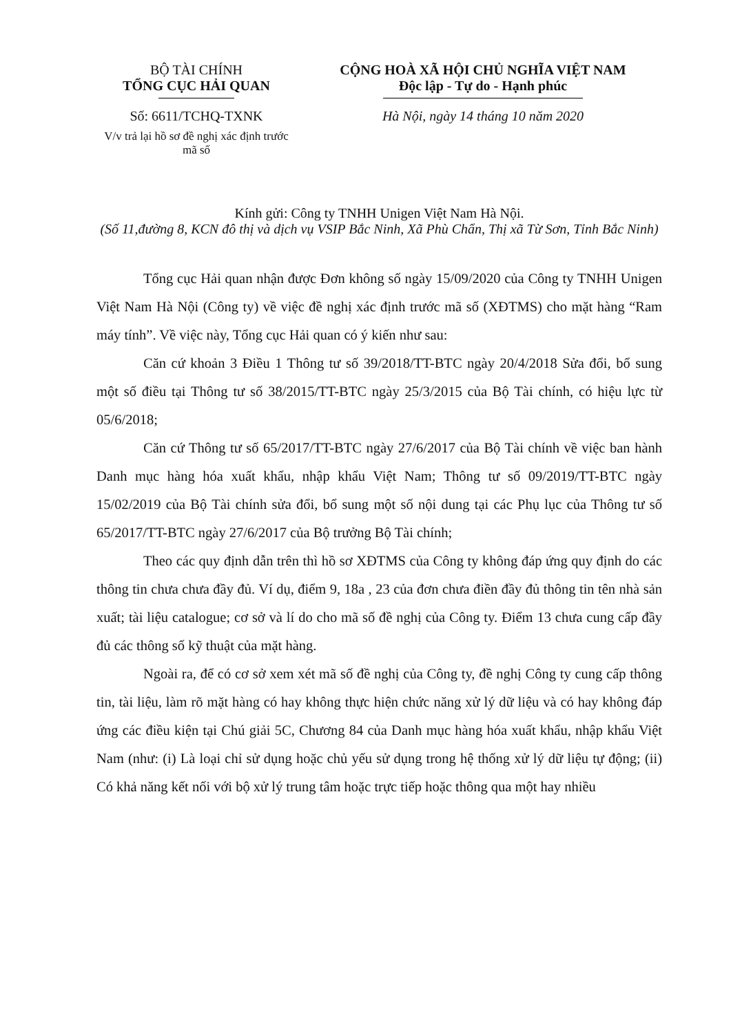BỘ TÀI CHÍNH
TỔNG CỤC HẢI QUAN
Số: 6611/TCHQ-TXNK
V/v trả lại hồ sơ đề nghị xác định trước mã số
CỘNG HOÀ XÃ HỘI CHỦ NGHĨA VIỆT NAM
Độc lập - Tự do - Hạnh phúc
Hà Nội, ngày 14 tháng 10 năm 2020
Kính gửi: Công ty TNHH Unigen Việt Nam Hà Nội.
(Số 11,đường 8, KCN đô thị và dịch vụ VSIP Bắc Ninh, Xã Phù Chẩn, Thị xã Từ Sơn, Tỉnh Bắc Ninh)
Tổng cục Hải quan nhận được Đơn không số ngày 15/09/2020 của Công ty TNHH Unigen Việt Nam Hà Nội (Công ty) về việc đề nghị xác định trước mã số (XĐTMS) cho mặt hàng “Ram máy tính”. Về việc này, Tổng cục Hải quan có ý kiến như sau:
Căn cứ khoản 3 Điều 1 Thông tư số 39/2018/TT-BTC ngày 20/4/2018 Sửa đổi, bổ sung một số điều tại Thông tư số 38/2015/TT-BTC ngày 25/3/2015 của Bộ Tài chính, có hiệu lực từ 05/6/2018;
Căn cứ Thông tư số 65/2017/TT-BTC ngày 27/6/2017 của Bộ Tài chính về việc ban hành Danh mục hàng hóa xuất khẩu, nhập khẩu Việt Nam; Thông tư số 09/2019/TT-BTC ngày 15/02/2019 của Bộ Tài chính sửa đổi, bổ sung một số nội dung tại các Phụ lục của Thông tư số 65/2017/TT-BTC ngày 27/6/2017 của Bộ trưởng Bộ Tài chính;
Theo các quy định dẫn trên thì hồ sơ XĐTMS của Công ty không đáp ứng quy định do các thông tin chưa chưa đầy đủ. Ví dụ, điểm 9, 18a , 23 của đơn chưa điền đầy đủ thông tin tên nhà sản xuất; tài liệu catalogue; cơ sở và lí do cho mã số đề nghị của Công ty. Điểm 13 chưa cung cấp đầy đủ các thông số kỹ thuật của mặt hàng.
Ngoài ra, để có cơ sở xem xét mã số đề nghị của Công ty, đề nghị Công ty cung cấp thông tin, tài liệu, làm rõ mặt hàng có hay không thực hiện chức năng xử lý dữ liệu và có hay không đáp ứng các điều kiện tại Chú giải 5C, Chương 84 của Danh mục hàng hóa xuất khẩu, nhập khẩu Việt Nam (như: (i) Là loại chỉ sử dụng hoặc chủ yếu sử dụng trong hệ thống xử lý dữ liệu tự động; (ii) Có khả năng kết nối với bộ xử lý trung tâm hoặc trực tiếp hoặc thông qua một hay nhiều